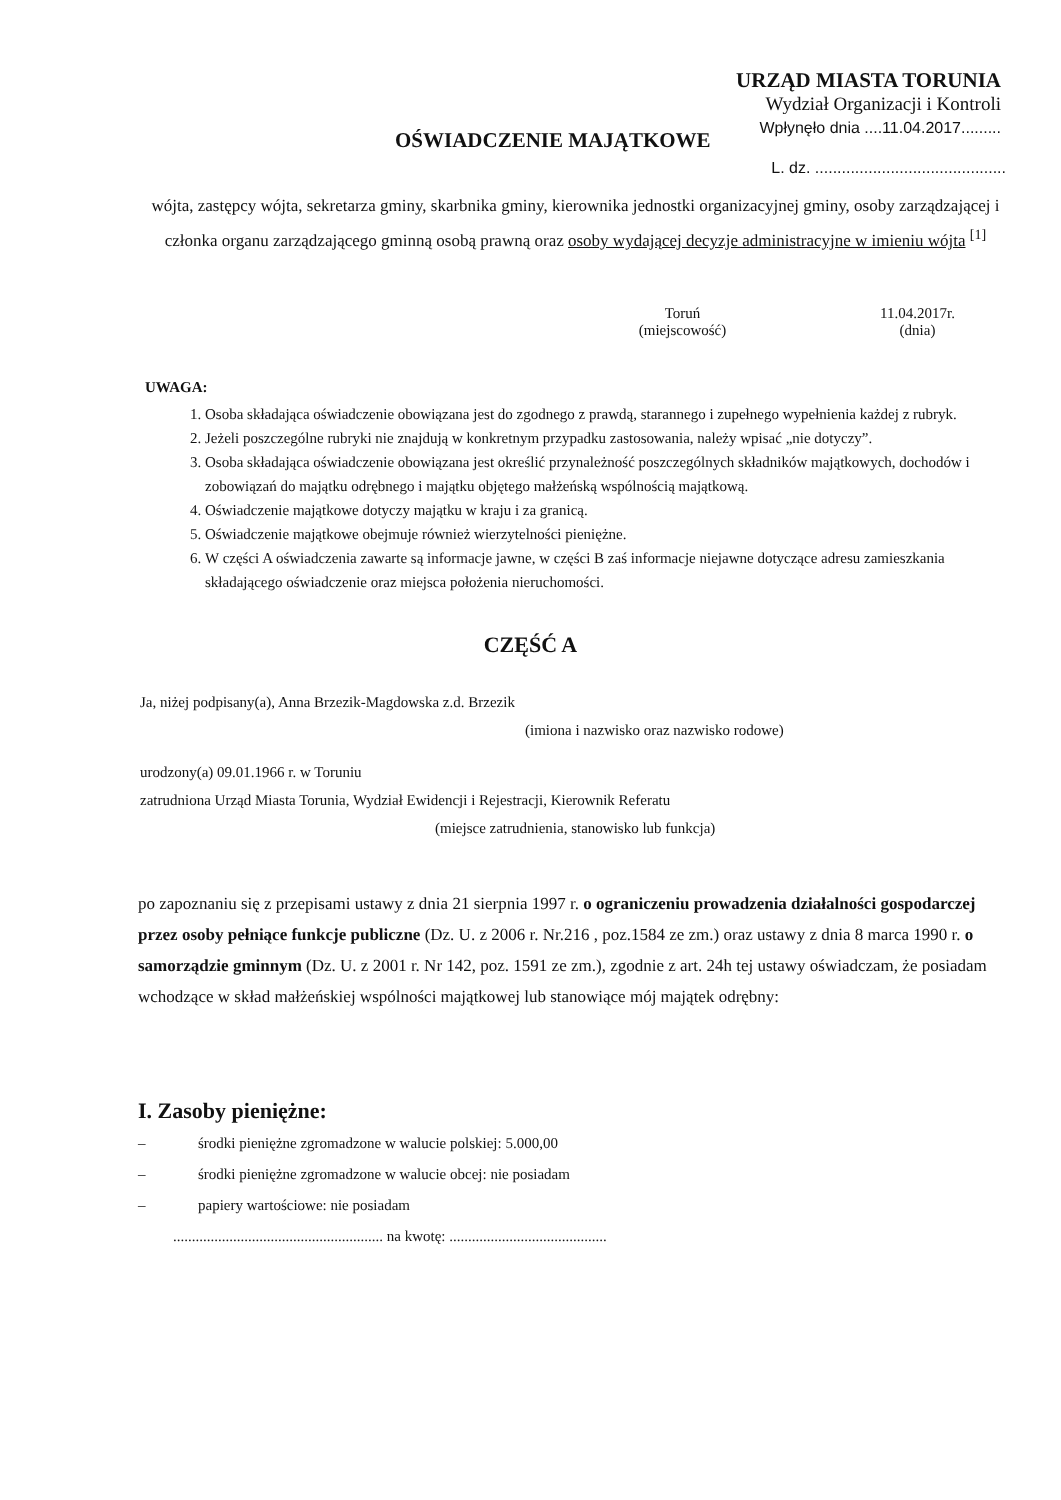URZĄD MIASTA TORUNIA
Wydział Organizacji i Kontroli
Wpłynęło dnia ....11.04.2017.........
OŚWIADCZENIE MAJĄTKOWE
L. dz. ...........................................
wójta, zastępcy wójta, sekretarza gminy, skarbnika gminy, kierownika jednostki organizacyjnej gminy, osoby zarządzającej i członka organu zarządzającego gminną osobą prawną oraz osoby wydającej decyzje administracyjne w imieniu wójta <sup>[1]</sup>
Toruń
(miejscowość)
11.04.2017r.
(dnia)
UWAGA:
1. Osoba składająca oświadczenie obowiązana jest do zgodnego z prawdą, starannego i zupełnego wypełnienia każdej z rubryk.
2. Jeżeli poszczególne rubryki nie znajdują w konkretnym przypadku zastosowania, należy wpisać „nie dotyczy”.
3. Osoba składająca oświadczenie obowiązana jest określić przynależność poszczególnych składników majątkowych, dochodów i zobowiązań do majątku odrębnego i majątku objętego małżeńską wspólnością majątkową.
4. Oświadczenie majątkowe dotyczy majątku w kraju i za granicą.
5. Oświadczenie majątkowe obejmuje również wierzytelności pieniężne.
6. W części A oświadczenia zawarte są informacje jawne, w części B zaś informacje niejawne dotyczące adresu zamieszkania składającego oświadczenie oraz miejsca położenia nieruchomości.
CZĘŚĆ A
Ja, niżej podpisany(a), Anna Brzezik-Magdowska z.d. Brzezik
(imiona i nazwisko oraz nazwisko rodowe)
urodzony(a) 09.01.1966 r. w Toruniu
zatrudniona Urząd Miasta Torunia, Wydział Ewidencji i Rejestracji, Kierownik Referatu
(miejsce zatrudnienia, stanowisko lub funkcja)
po zapoznaniu się z przepisami ustawy z dnia 21 sierpnia 1997 r. o ograniczeniu prowadzenia działalności gospodarczej przez osoby pełniące funkcje publiczne (Dz. U. z 2006 r. Nr.216 , poz.1584 ze zm.) oraz ustawy z dnia 8 marca 1990 r. o samorządzie gminnym (Dz. U. z 2001 r. Nr 142, poz. 1591 ze zm.), zgodnie z art. 24h tej ustawy oświadczam, że posiadam wchodzące w skład małżeńskiej wspólności majątkowej lub stanowiące mój majątek odrębny:
I. Zasoby pieniężne:
– środki pieniężne zgromadzone w walucie polskiej: 5.000,00
– środki pieniężne zgromadzone w walucie obcej: nie posiadam
– papiery wartościowe: nie posiadam
........................................................ na kwotę: ..........................................